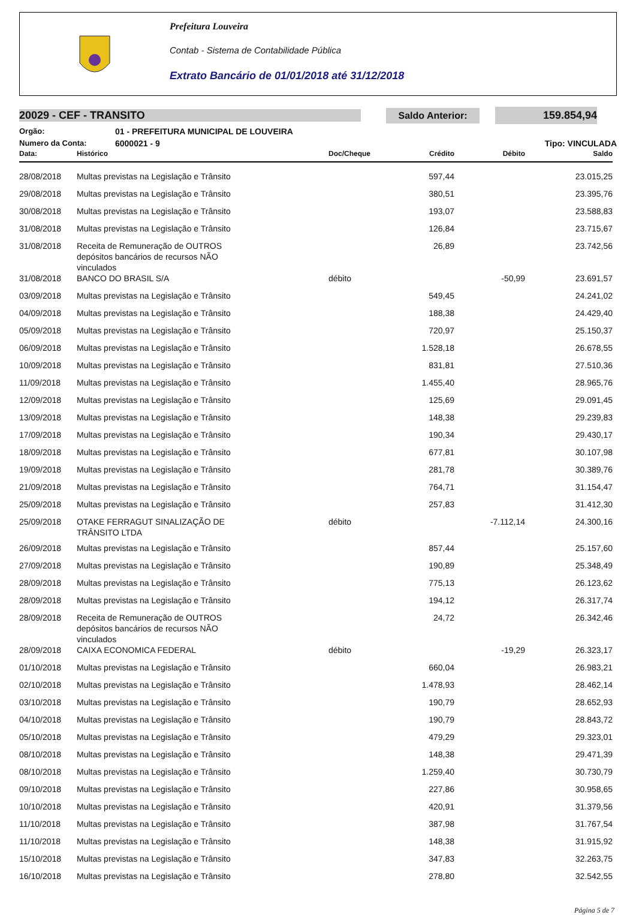Prefeitura Louveira
Contab - Sistema de Contabilidade Pública
Extrato Bancário de 01/01/2018 até 31/12/2018
20029 - CEF - TRANSITO
Saldo Anterior: 159.854,94
Orgão: 01 - PREFEITURA MUNICIPAL DE LOUVEIRA
Numero da Conta: 6000021 - 9 Tipo: VINCULADA
| Data: | Histórico | Doc/Cheque | Crédito | Débito | Saldo |
| --- | --- | --- | --- | --- | --- |
| 28/08/2018 | Multas previstas na Legislação e Trânsito | | 597,44 | | 23.015,25 |
| 29/08/2018 | Multas previstas na Legislação e Trânsito | | 380,51 | | 23.395,76 |
| 30/08/2018 | Multas previstas na Legislação e Trânsito | | 193,07 | | 23.588,83 |
| 31/08/2018 | Multas previstas na Legislação e Trânsito | | 126,84 | | 23.715,67 |
| 31/08/2018 | Receita de Remuneração de OUTROS depósitos bancários de recursos NÃO vinculados | | 26,89 | | 23.742,56 |
| 31/08/2018 | BANCO DO BRASIL S/A | débito | | -50,99 | 23.691,57 |
| 03/09/2018 | Multas previstas na Legislação e Trânsito | | 549,45 | | 24.241,02 |
| 04/09/2018 | Multas previstas na Legislação e Trânsito | | 188,38 | | 24.429,40 |
| 05/09/2018 | Multas previstas na Legislação e Trânsito | | 720,97 | | 25.150,37 |
| 06/09/2018 | Multas previstas na Legislação e Trânsito | | 1.528,18 | | 26.678,55 |
| 10/09/2018 | Multas previstas na Legislação e Trânsito | | 831,81 | | 27.510,36 |
| 11/09/2018 | Multas previstas na Legislação e Trânsito | | 1.455,40 | | 28.965,76 |
| 12/09/2018 | Multas previstas na Legislação e Trânsito | | 125,69 | | 29.091,45 |
| 13/09/2018 | Multas previstas na Legislação e Trânsito | | 148,38 | | 29.239,83 |
| 17/09/2018 | Multas previstas na Legislação e Trânsito | | 190,34 | | 29.430,17 |
| 18/09/2018 | Multas previstas na Legislação e Trânsito | | 677,81 | | 30.107,98 |
| 19/09/2018 | Multas previstas na Legislação e Trânsito | | 281,78 | | 30.389,76 |
| 21/09/2018 | Multas previstas na Legislação e Trânsito | | 764,71 | | 31.154,47 |
| 25/09/2018 | Multas previstas na Legislação e Trânsito | | 257,83 | | 31.412,30 |
| 25/09/2018 | OTAKE FERRAGUT SINALIZAÇÃO DE TRÂNSITO LTDA | débito | | -7.112,14 | 24.300,16 |
| 26/09/2018 | Multas previstas na Legislação e Trânsito | | 857,44 | | 25.157,60 |
| 27/09/2018 | Multas previstas na Legislação e Trânsito | | 190,89 | | 25.348,49 |
| 28/09/2018 | Multas previstas na Legislação e Trânsito | | 775,13 | | 26.123,62 |
| 28/09/2018 | Multas previstas na Legislação e Trânsito | | 194,12 | | 26.317,74 |
| 28/09/2018 | Receita de Remuneração de OUTROS depósitos bancários de recursos NÃO vinculados | | 24,72 | | 26.342,46 |
| 28/09/2018 | CAIXA ECONOMICA FEDERAL | débito | | -19,29 | 26.323,17 |
| 01/10/2018 | Multas previstas na Legislação e Trânsito | | 660,04 | | 26.983,21 |
| 02/10/2018 | Multas previstas na Legislação e Trânsito | | 1.478,93 | | 28.462,14 |
| 03/10/2018 | Multas previstas na Legislação e Trânsito | | 190,79 | | 28.652,93 |
| 04/10/2018 | Multas previstas na Legislação e Trânsito | | 190,79 | | 28.843,72 |
| 05/10/2018 | Multas previstas na Legislação e Trânsito | | 479,29 | | 29.323,01 |
| 08/10/2018 | Multas previstas na Legislação e Trânsito | | 148,38 | | 29.471,39 |
| 08/10/2018 | Multas previstas na Legislação e Trânsito | | 1.259,40 | | 30.730,79 |
| 09/10/2018 | Multas previstas na Legislação e Trânsito | | 227,86 | | 30.958,65 |
| 10/10/2018 | Multas previstas na Legislação e Trânsito | | 420,91 | | 31.379,56 |
| 11/10/2018 | Multas previstas na Legislação e Trânsito | | 387,98 | | 31.767,54 |
| 11/10/2018 | Multas previstas na Legislação e Trânsito | | 148,38 | | 31.915,92 |
| 15/10/2018 | Multas previstas na Legislação e Trânsito | | 347,83 | | 32.263,75 |
| 16/10/2018 | Multas previstas na Legislação e Trânsito | | 278,80 | | 32.542,55 |
Página 5 de 7